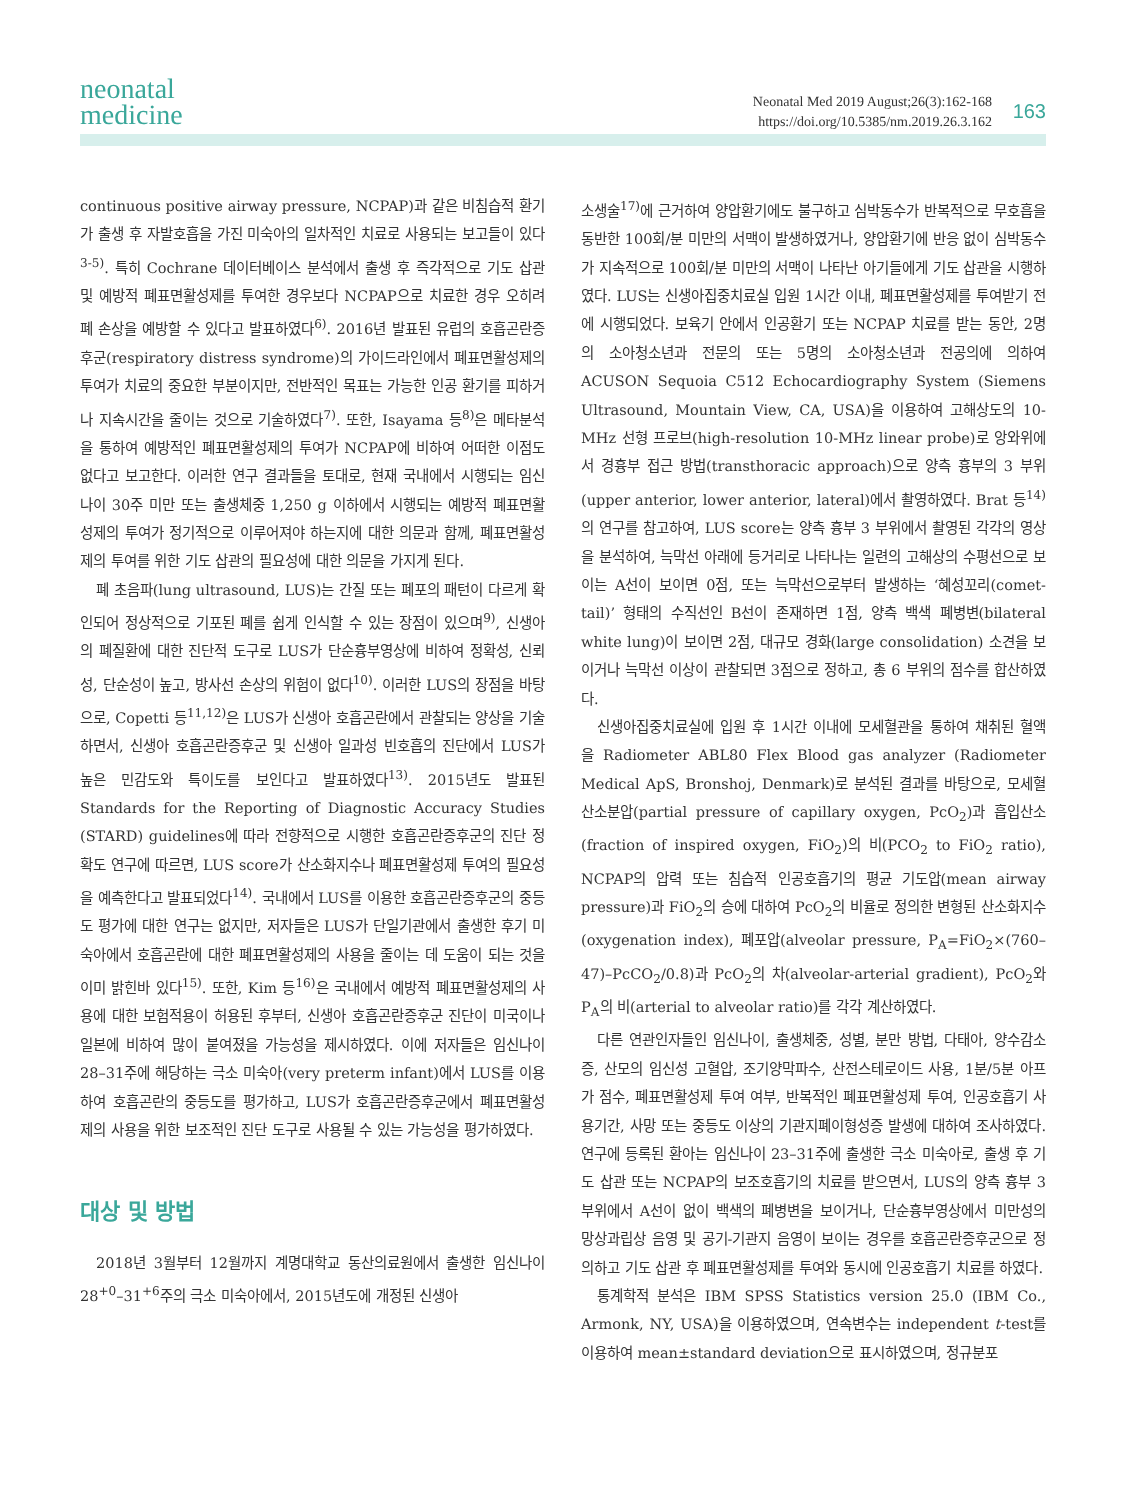neonatal
medicine
Neonatal Med 2019 August;26(3):162-168
https://doi.org/10.5385/nm.2019.26.3.162
163
continuous positive airway pressure, NCPAP)과 같은 비침습적 환기가 출생 후 자발호흡을 가진 미숙아의 일차적인 치료로 사용되는 보고들이 있다<sup>3-5)</sup>. 특히 Cochrane 데이터베이스 분석에서 출생 후 즉각적으로 기도 삽관 및 예방적 폐표면활성제를 투여한 경우보다 NCPAP으로 치료한 경우 오히려 폐 손상을 예방할 수 있다고 발표하였다<sup>6)</sup>. 2016년 발표된 유럽의 호흡곤란증후군(respiratory distress syndrome)의 가이드라인에서 폐표면활성제의 투여가 치료의 중요한 부분이지만, 전반적인 목표는 가능한 인공 환기를 피하거나 지속시간을 줄이는 것으로 기술하였다<sup>7)</sup>. 또한, Isayama 등<sup>8)</sup>은 메타분석을 통하여 예방적인 폐표면활성제의 투여가 NCPAP에 비하여 어떠한 이점도 없다고 보고한다. 이러한 연구 결과들을 토대로, 현재 국내에서 시행되는 임신나이 30주 미만 또는 출생체중 1,250 g 이하에서 시행되는 예방적 폐표면활성제의 투여가 정기적으로 이루어져야 하는지에 대한 의문과 함께, 폐표면활성제의 투여를 위한 기도 삽관의 필요성에 대한 의문을 가지게 된다.
폐 초음파(lung ultrasound, LUS)는 간질 또는 폐포의 패턴이 다르게 확인되어 정상적으로 기포된 폐를 쉽게 인식할 수 있는 장점이 있으며<sup>9)</sup>, 신생아의 폐질환에 대한 진단적 도구로 LUS가 단순흉부영상에 비하여 정확성, 신뢰성, 단순성이 높고, 방사선 손상의 위험이 없다<sup>10)</sup>. 이러한 LUS의 장점을 바탕으로, Copetti 등<sup>11,12)</sup>은 LUS가 신생아 호흡곤란에서 관찰되는 양상을 기술하면서, 신생아 호흡곤란증후군 및 신생아 일과성 빈호흡의 진단에서 LUS가 높은 민감도와 특이도를 보인다고 발표하였다<sup>13)</sup>. 2015년도 발표된 Standards for the Reporting of Diagnostic Accuracy Studies (STARD) guidelines에 따라 전향적으로 시행한 호흡곤란증후군의 진단 정확도 연구에 따르면, LUS score가 산소화지수나 폐표면활성제 투여의 필요성을 예측한다고 발표되었다<sup>14)</sup>. 국내에서 LUS를 이용한 호흡곤란증후군의 중등도 평가에 대한 연구는 없지만, 저자들은 LUS가 단일기관에서 출생한 후기 미숙아에서 호흡곤란에 대한 폐표면활성제의 사용을 줄이는 데 도움이 되는 것을 이미 밝힌바 있다<sup>15)</sup>. 또한, Kim 등<sup>16)</sup>은 국내에서 예방적 폐표면활성제의 사용에 대한 보험적용이 허용된 후부터, 신생아 호흡곤란증후군 진단이 미국이나 일본에 비하여 많이 붙여졌을 가능성을 제시하였다. 이에 저자들은 임신나이 28–31주에 해당하는 극소 미숙아(very preterm infant)에서 LUS를 이용하여 호흡곤란의 중등도를 평가하고, LUS가 호흡곤란증후군에서 폐표면활성제의 사용을 위한 보조적인 진단 도구로 사용될 수 있는 가능성을 평가하였다.
대상 및 방법
2018년 3월부터 12월까지 계명대학교 동산의료원에서 출생한 임신나이 28<sup>+0</sup>–31<sup>+6</sup>주의 극소 미숙아에서, 2015년도에 개정된 신생아
소생술<sup>17)</sup>에 근거하여 양압환기에도 불구하고 심박동수가 반복적으로 무호흡을 동반한 100회/분 미만의 서맥이 발생하였거나, 양압환기에 반응 없이 심박동수가 지속적으로 100회/분 미만의 서맥이 나타난 아기들에게 기도 삽관을 시행하였다. LUS는 신생아집중치료실 입원 1시간 이내, 폐표면활성제를 투여받기 전에 시행되었다. 보육기 안에서 인공환기 또는 NCPAP 치료를 받는 동안, 2명의 소아청소년과 전문의 또는 5명의 소아청소년과 전공의에 의하여 ACUSON Sequoia C512 Echocardiography System (Siemens Ultrasound, Mountain View, CA, USA)을 이용하여 고해상도의 10-MHz 선형 프로브(high-resolution 10-MHz linear probe)로 앙와위에서 경흉부 접근 방법(transthoracic approach)으로 양측 흉부의 3 부위(upper anterior, lower anterior, lateral)에서 촬영하였다. Brat 등<sup>14)</sup>의 연구를 참고하여, LUS score는 양측 흉부 3 부위에서 촬영된 각각의 영상을 분석하여, 늑막선 아래에 등거리로 나타나는 일련의 고해상의 수평선으로 보이는 A선이 보이면 0점, 또는 늑막선으로부터 발생하는 ‘혜성꼬리(comet-tail)’ 형태의 수직선인 B선이 존재하면 1점, 양측 백색 폐병변(bilateral white lung)이 보이면 2점, 대규모 경화(large consolidation) 소견을 보이거나 늑막선 이상이 관찰되면 3점으로 정하고, 총 6 부위의 점수를 합산하였다.
신생아집중치료실에 입원 후 1시간 이내에 모세혈관을 통하여 채취된 혈액을 Radiometer ABL80 Flex Blood gas analyzer (Radiometer Medical ApS, Bronshoj, Denmark)로 분석된 결과를 바탕으로, 모세혈 산소분압(partial pressure of capillary oxygen, PcO<sub>2</sub>)과 흡입산소(fraction of inspired oxygen, FiO<sub>2</sub>)의 비(PCO<sub>2</sub> to FiO<sub>2</sub> ratio), NCPAP의 압력 또는 침습적 인공호흡기의 평균 기도압(mean airway pressure)과 FiO<sub>2</sub>의 승에 대하여 PcO<sub>2</sub>의 비율로 정의한 변형된 산소화지수(oxygenation index), 폐포압(alveolar pressure, P<sub>A</sub>=FiO<sub>2</sub>×(760–47)–PcCO<sub>2</sub>/0.8)과 PcO<sub>2</sub>의 차(alveolar-arterial gradient), PcO<sub>2</sub>와 P<sub>A</sub>의 비(arterial to alveolar ratio)를 각각 계산하였다.
다른 연관인자들인 임신나이, 출생체중, 성별, 분만 방법, 다태아, 양수감소증, 산모의 임신성 고혈압, 조기양막파수, 산전스테로이드 사용, 1분/5분 아프가 점수, 폐표면활성제 투여 여부, 반복적인 폐표면활성제 투여, 인공호흡기 사용기간, 사망 또는 중등도 이상의 기관지폐이형성증 발생에 대하여 조사하였다. 연구에 등록된 환아는 임신나이 23–31주에 출생한 극소 미숙아로, 출생 후 기도 삽관 또는 NCPAP의 보조호흡기의 치료를 받으면서, LUS의 양측 흉부 3 부위에서 A선이 없이 백색의 폐병변을 보이거나, 단순흉부영상에서 미만성의 망상과립상 음영 및 공기-기관지 음영이 보이는 경우를 호흡곤란증후군으로 정의하고 기도 삽관 후 폐표면활성제를 투여와 동시에 인공호흡기 치료를 하였다.
통계학적 분석은 IBM SPSS Statistics version 25.0 (IBM Co., Armonk, NY, USA)을 이용하였으며, 연속변수는 independent t-test를 이용하여 mean±standard deviation으로 표시하였으며, 정규분포